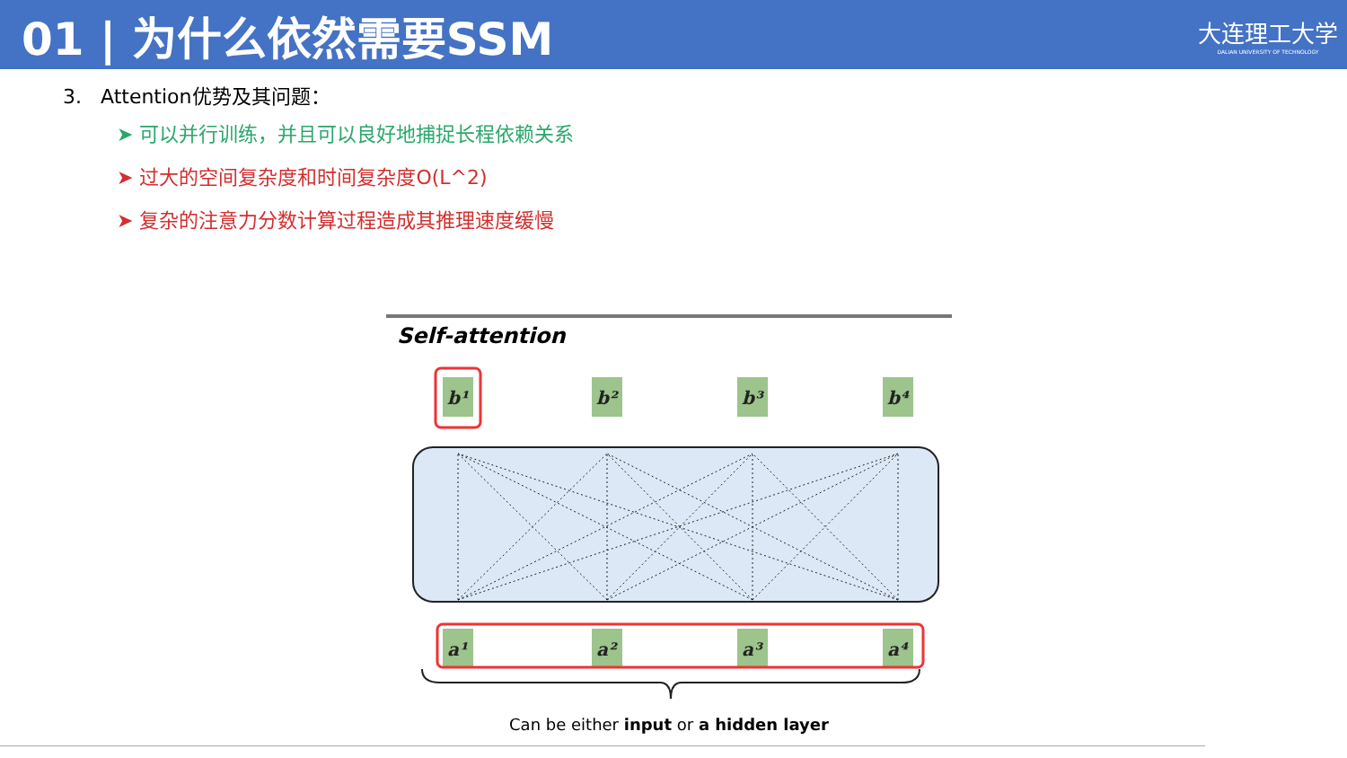01 | 为什么依然需要SSM
大连理工大学
DALIAN UNIVERSITY OF TECHNOLOGY
3. Attention优势及其问题：
➤ 可以并行训练，并且可以良好地捕捉长程依赖关系
➤ 过大的空间复杂度和时间复杂度O(L^2)
➤ 复杂的注意力分数计算过程造成其推理速度缓慢
Self-attention
b¹
b²
b³
b⁴
a¹
a²
a³
a⁴
Can be either input or a hidden layer